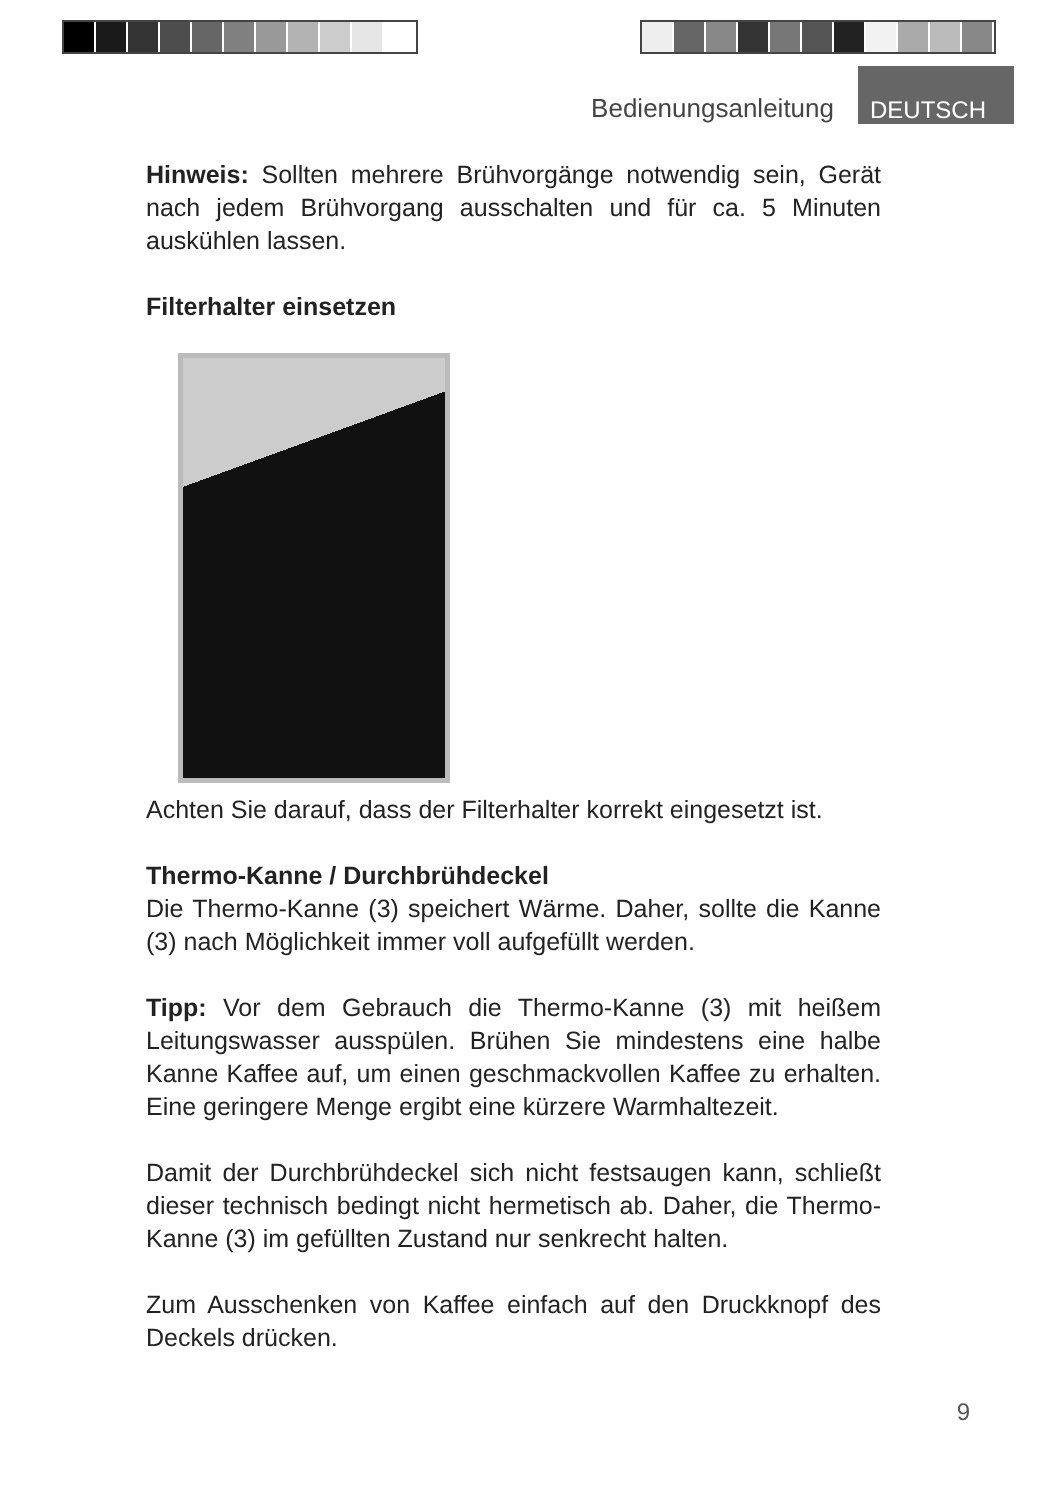Bedienungsanleitung DEUTSCH
Hinweis: Sollten mehrere Brühvorgänge notwendig sein, Gerät nach jedem Brühvorgang ausschalten und für ca. 5 Minuten auskühlen lassen.
Filterhalter einsetzen
Achten Sie darauf, dass der Filterhalter korrekt eingesetzt ist.
Thermo-Kanne / Durchbrühdeckel
Die Thermo-Kanne (3) speichert Wärme. Daher, sollte die Kanne (3) nach Möglichkeit immer voll aufgefüllt werden.
Tipp: Vor dem Gebrauch die Thermo-Kanne (3) mit heißem Leitungswasser ausspülen. Brühen Sie mindestens eine halbe Kanne Kaffee auf, um einen geschmackvollen Kaffee zu erhalten. Eine geringere Menge ergibt eine kürzere Warmhaltezeit.
Damit der Durchbrühdeckel sich nicht festsaugen kann, schließt dieser technisch bedingt nicht hermetisch ab. Daher, die Thermo-Kanne (3) im gefüllten Zustand nur senkrecht halten.
Zum Ausschenken von Kaffee einfach auf den Druckknopf des Deckels drücken.
9